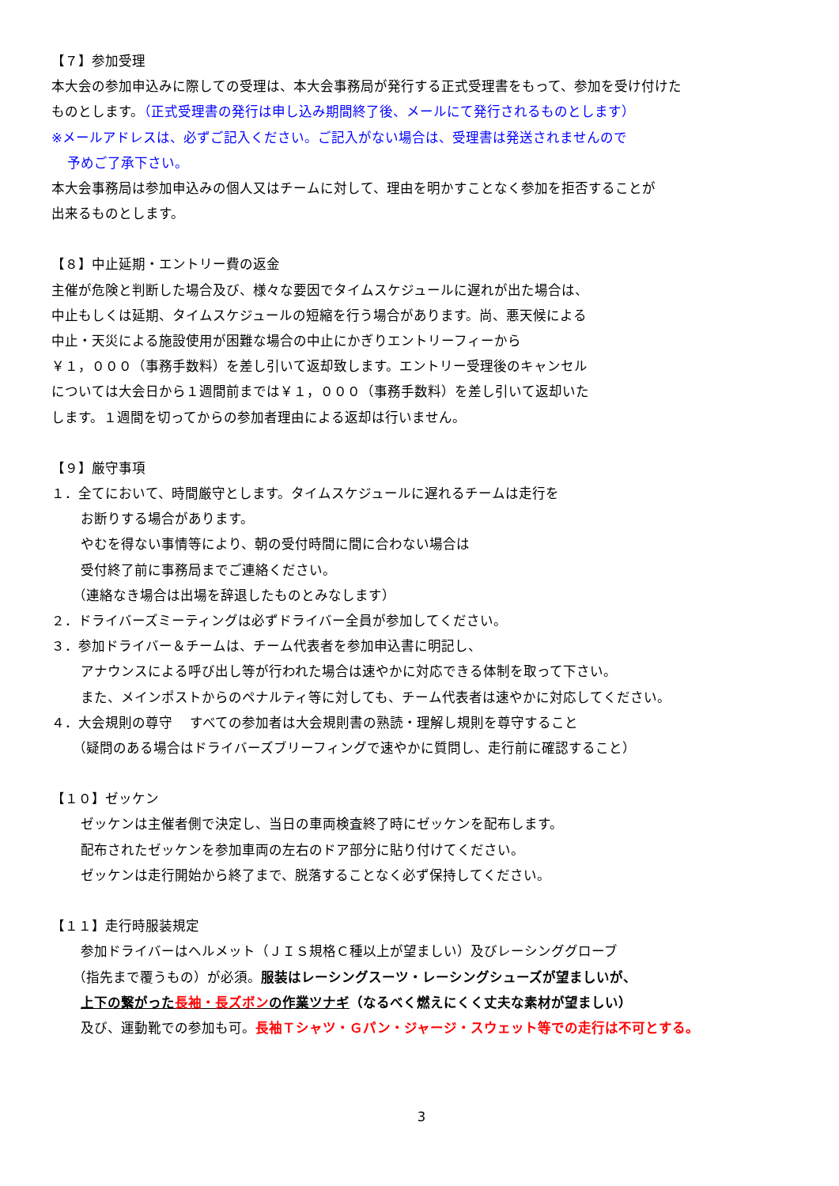【７】参加受理
本大会の参加申込みに際しての受理は、本大会事務局が発行する正式受理書をもって、参加を受け付けた
ものとします。（正式受理書の発行は申し込み期間終了後、メールにて発行されるものとします）
※メールアドレスは、必ずご記入ください。ご記入がない場合は、受理書は発送されませんので
予めご了承下さい。
本大会事務局は参加申込みの個人又はチームに対して、理由を明かすことなく参加を拒否することが
出来るものとします。
【８】中止延期・エントリー費の返金
主催が危険と判断した場合及び、様々な要因でタイムスケジュールに遅れが出た場合は、
中止もしくは延期、タイムスケジュールの短縮を行う場合があります。尚、悪天候による
中止・天災による施設使用が困難な場合の中止にかぎりエントリーフィーから
￥１，０００（事務手数料）を差し引いて返却致します。エントリー受理後のキャンセル
については大会日から１週間前までは￥１，０００（事務手数料）を差し引いて返却いた
します。１週間を切ってからの参加者理由による返却は行いません。
【９】厳守事項
１．全てにおいて、時間厳守とします。タイムスケジュールに遅れるチームは走行を
お断りする場合があります。
やむを得ない事情等により、朝の受付時間に間に合わない場合は
受付終了前に事務局までご連絡ください。
（連絡なき場合は出場を辞退したものとみなします）
２．ドライバーズミーティングは必ずドライバー全員が参加してください。
３．参加ドライバー＆チームは、チーム代表者を参加申込書に明記し、
アナウンスによる呼び出し等が行われた場合は速やかに対応できる体制を取って下さい。
また、メインポストからのペナルティ等に対しても、チーム代表者は速やかに対応してください。
４．大会規則の尊守　 すべての参加者は大会規則書の熟読・理解し規則を尊守すること
（疑問のある場合はドライバーズブリーフィングで速やかに質問し、走行前に確認すること）
【１０】ゼッケン
ゼッケンは主催者側で決定し、当日の車両検査終了時にゼッケンを配布します。
配布されたゼッケンを参加車両の左右のドア部分に貼り付けてください。
ゼッケンは走行開始から終了まで、脱落することなく必ず保持してください。
【１１】走行時服装規定
参加ドライバーはヘルメット（ＪＩＳ規格Ｃ種以上が望ましい）及びレーシンググローブ
（指先まで覆うもの）が必須。服装はレーシングスーツ・レーシングシューズが望ましいが、
上下の繋がった長袖・長ズボンの作業ツナギ（なるべく燃えにくく丈夫な素材が望ましい）
及び、運動靴での参加も可。長袖Ｔシャツ・Ｇパン・ジャージ・スウェット等での走行は不可とする。
3